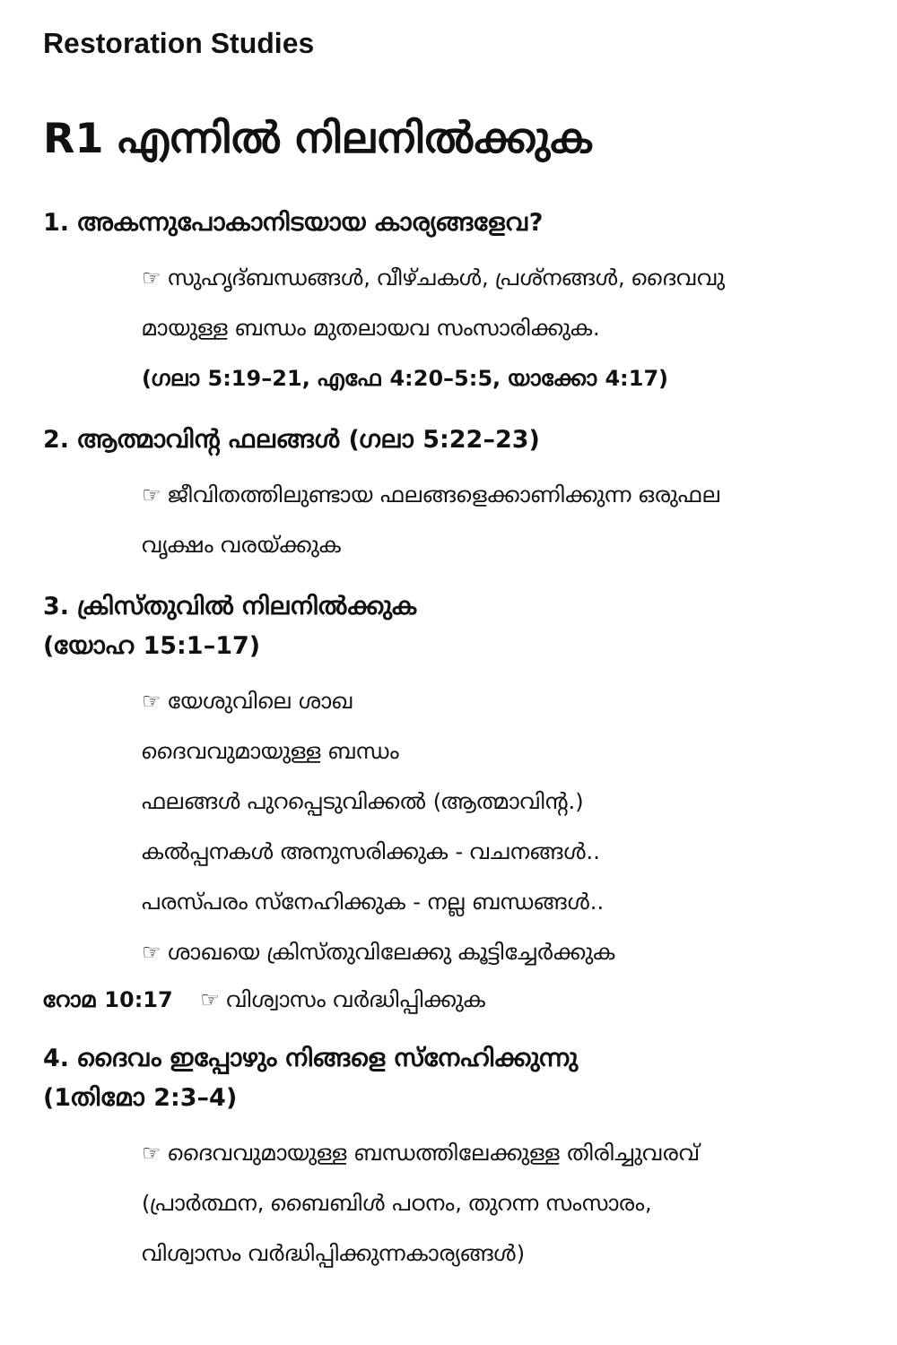Restoration Studies
R1 എന്നിൽ നിലനിൽക്കുക
1. അകന്നുപോകാനിടയായ കാര്യങ്ങളേവ?
☞ സുഹൃദ്ബന്ധങ്ങൾ, വീഴ്ചകൾ, പ്രശ്നങ്ങൾ, ദൈവവു
മായുള്ള ബന്ധം മുതലായവ സംസാരിക്കുക.
(ഗലാ 5:19–21, എഫേ 4:20–5:5, യാക്കോ 4:17)
2. ആത്മാവിന്റ ഫലങ്ങൾ (ഗലാ 5:22–23)
☞ ജീവിതത്തിലുണ്ടായ ഫലങ്ങളെക്കാണിക്കുന്ന ഒരുഫല
വൃക്ഷം വരയ്ക്കുക
3. ക്രിസ്തുവിൽ നിലനിൽക്കുക
(യോഹ 15:1–17)
☞ യേശുവിലെ ശാഖ
ദൈവവുമായുള്ള ബന്ധം
ഫലങ്ങൾ പുറപ്പെടുവിക്കൽ (ആത്മാവിന്റ.)
കൽപ്പനകൾ അനുസരിക്കുക - വചനങ്ങൾ..
പരസ്പരം സ്നേഹിക്കുക - നല്ല ബന്ധങ്ങൾ..
☞ ശാഖയെ ക്രിസ്തുവിലേക്കു കൂട്ടിച്ചേർക്കുക
റോമ 10:17 ☞ വിശ്വാസം വർദ്ധിപ്പിക്കുക
4. ദൈവം ഇപ്പോഴും നിങ്ങളെ സ്നേഹിക്കുന്നു
(1തിമോ 2:3–4)
☞ ദൈവവുമായുള്ള ബന്ധത്തിലേക്കുള്ള തിരിച്ചുവരവ്
(പ്രാർത്ഥന, ബൈബിൾ പഠനം, തുറന്ന സംസാരം,
വിശ്വാസം വർദ്ധിപ്പിക്കുന്നകാര്യങ്ങൾ)